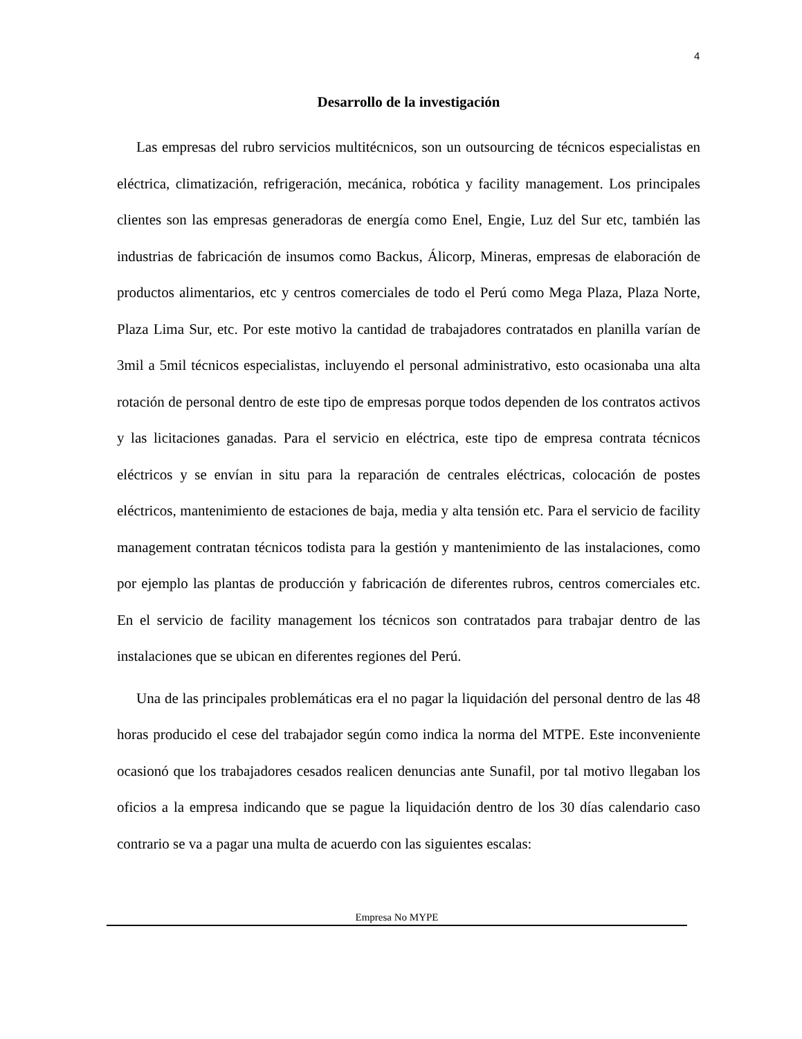4
Desarrollo de la investigación
Las empresas del rubro servicios multitécnicos, son un outsourcing de técnicos especialistas en eléctrica, climatización, refrigeración, mecánica, robótica y facility management. Los principales clientes son las empresas generadoras de energía como Enel, Engie, Luz del Sur etc, también las industrias de fabricación de insumos como Backus, Álicorp, Mineras, empresas de elaboración de productos alimentarios, etc y centros comerciales de todo el Perú como Mega Plaza, Plaza Norte, Plaza Lima Sur, etc. Por este motivo la cantidad de trabajadores contratados en planilla varían de 3mil a 5mil técnicos especialistas, incluyendo el personal administrativo, esto ocasionaba una alta rotación de personal dentro de este tipo de empresas porque todos dependen de los contratos activos y las licitaciones ganadas. Para el servicio en eléctrica, este tipo de empresa contrata técnicos eléctricos y se envían in situ para la reparación de centrales eléctricas, colocación de postes eléctricos, mantenimiento de estaciones de baja, media y alta tensión etc. Para el servicio de facility management contratan técnicos todista para la gestión y mantenimiento de las instalaciones, como por ejemplo las plantas de producción y fabricación de diferentes rubros, centros comerciales etc. En el servicio de facility management los técnicos son contratados para trabajar dentro de las instalaciones que se ubican en diferentes regiones del Perú.
Una de las principales problemáticas era el no pagar la liquidación del personal dentro de las 48 horas producido el cese del trabajador según como indica la norma del MTPE. Este inconveniente ocasionó que los trabajadores cesados realicen denuncias ante Sunafil, por tal motivo llegaban los oficios a la empresa indicando que se pague la liquidación dentro de los 30 días calendario caso contrario se va a pagar una multa de acuerdo con las siguientes escalas:
Empresa No MYPE